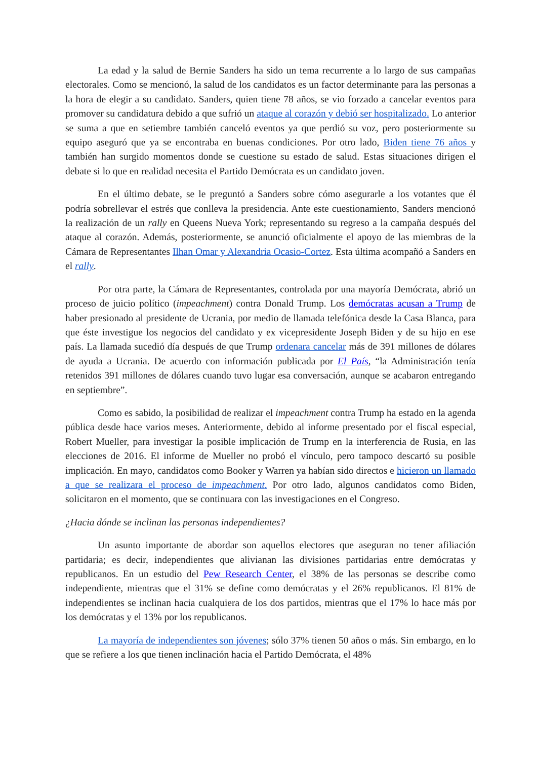La edad y la salud de Bernie Sanders ha sido un tema recurrente a lo largo de sus campañas electorales. Como se mencionó, la salud de los candidatos es un factor determinante para las personas a la hora de elegir a su candidato. Sanders, quien tiene 78 años, se vio forzado a cancelar eventos para promover su candidatura debido a que sufrió un ataque al corazón y debió ser hospitalizado. Lo anterior se suma a que en setiembre también canceló eventos ya que perdió su voz, pero posteriormente su equipo aseguró que ya se encontraba en buenas condiciones. Por otro lado, Biden tiene 76 años y también han surgido momentos donde se cuestione su estado de salud. Estas situaciones dirigen el debate si lo que en realidad necesita el Partido Demócrata es un candidato joven.
En el último debate, se le preguntó a Sanders sobre cómo asegurarle a los votantes que él podría sobrellevar el estrés que conlleva la presidencia. Ante este cuestionamiento, Sanders mencionó la realización de un rally en Queens Nueva York; representando su regreso a la campaña después del ataque al corazón. Además, posteriormente, se anunció oficialmente el apoyo de las miembras de la Cámara de Representantes Ilhan Omar y Alexandria Ocasio-Cortez. Esta última acompañó a Sanders en el rally.
Por otra parte, la Cámara de Representantes, controlada por una mayoría Demócrata, abrió un proceso de juicio político (impeachment) contra Donald Trump. Los demócratas acusan a Trump de haber presionado al presidente de Ucrania, por medio de llamada telefónica desde la Casa Blanca, para que éste investigue los negocios del candidato y ex vicepresidente Joseph Biden y de su hijo en ese país. La llamada sucedió día después de que Trump ordenara cancelar más de 391 millones de dólares de ayuda a Ucrania. De acuerdo con información publicada por El País, “la Administración tenía retenidos 391 millones de dólares cuando tuvo lugar esa conversación, aunque se acabaron entregando en septiembre”.
Como es sabido, la posibilidad de realizar el impeachment contra Trump ha estado en la agenda pública desde hace varios meses. Anteriormente, debido al informe presentado por el fiscal especial, Robert Mueller, para investigar la posible implicación de Trump en la interferencia de Rusia, en las elecciones de 2016. El informe de Mueller no probó el vínculo, pero tampoco descartó su posible implicación. En mayo, candidatos como Booker y Warren ya habían sido directos e hicieron un llamado a que se realizara el proceso de impeachment. Por otro lado, algunos candidatos como Biden, solicitaron en el momento, que se continuara con las investigaciones en el Congreso.
¿Hacia dónde se inclinan las personas independientes?
Un asunto importante de abordar son aquellos electores que aseguran no tener afiliación partidaria; es decir, independientes que alivianan las divisiones partidarias entre demócratas y republicanos. En un estudio del Pew Research Center, el 38% de las personas se describe como independiente, mientras que el 31% se define como demócratas y el 26% republicanos. El 81% de independientes se inclinan hacia cualquiera de los dos partidos, mientras que el 17% lo hace más por los demócratas y el 13% por los republicanos.
La mayoría de independientes son jóvenes; sólo 37% tienen 50 años o más. Sin embargo, en lo que se refiere a los que tienen inclinación hacia el Partido Demócrata, el 48%